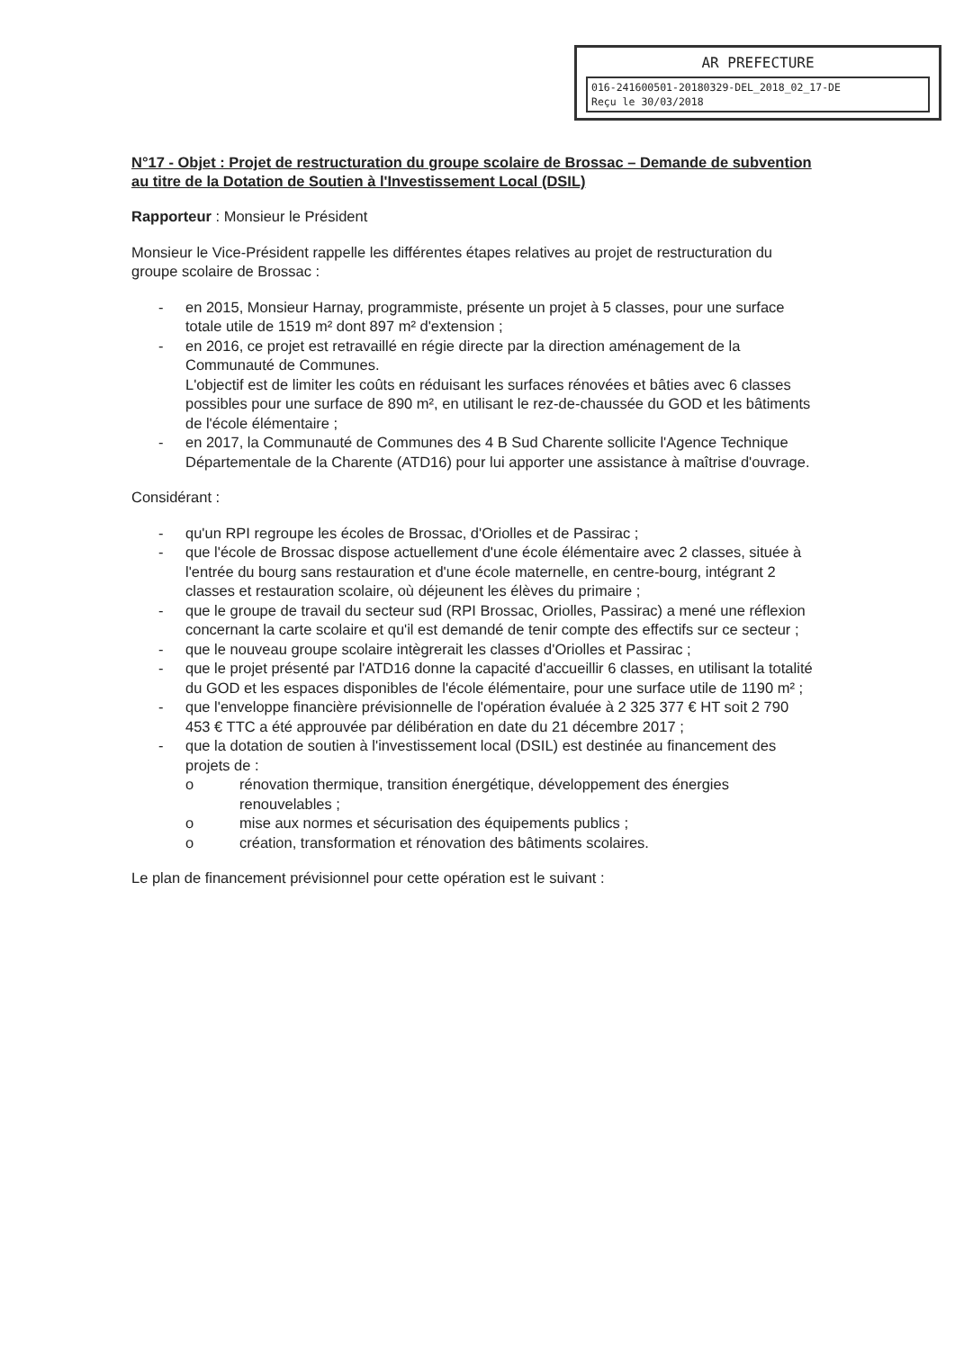AR PREFECTURE
016-241600501-20180329-DEL_2018_02_17-DE
Reçu le 30/03/2018
N°17 - Objet : Projet de restructuration du groupe scolaire de Brossac – Demande de subvention au titre de la Dotation de Soutien à l'Investissement Local (DSIL)
Rapporteur : Monsieur le Président
Monsieur le Vice-Président rappelle les différentes étapes relatives au projet de restructuration du groupe scolaire de Brossac :
- en 2015, Monsieur Harnay, programmiste, présente un projet à 5 classes, pour une surface totale utile de 1519 m² dont 897 m² d'extension ;
- en 2016, ce projet est retravaillé en régie directe par la direction aménagement de la Communauté de Communes.
L'objectif est de limiter les coûts en réduisant les surfaces rénovées et bâties avec 6 classes possibles pour une surface de 890 m², en utilisant le rez-de-chaussée du GOD et les bâtiments de l'école élémentaire ;
- en 2017, la Communauté de Communes des 4 B Sud Charente sollicite l'Agence Technique Départementale de la Charente (ATD16) pour lui apporter une assistance à maîtrise d'ouvrage.
Considérant :
- qu'un RPI regroupe les écoles de Brossac, d'Oriolles et de Passirac ;
- que l'école de Brossac dispose actuellement d'une école élémentaire avec 2 classes, située à l'entrée du bourg sans restauration et d'une école maternelle, en centre-bourg, intégrant 2 classes et restauration scolaire, où déjeunent les élèves du primaire ;
- que le groupe de travail du secteur sud (RPI Brossac, Oriolles, Passirac) a mené une réflexion concernant la carte scolaire et qu'il est demandé de tenir compte des effectifs sur ce secteur ;
- que le nouveau groupe scolaire intègrerait les classes d'Oriolles et Passirac ;
- que le projet présenté par l'ATD16 donne la capacité d'accueillir 6 classes, en utilisant la totalité du GOD et les espaces disponibles de l'école élémentaire, pour une surface utile de 1190 m² ;
- que l'enveloppe financière prévisionnelle de l'opération évaluée à 2 325 377 € HT soit 2 790 453 € TTC a été approuvée par délibération en date du 21 décembre 2017 ;
- que la dotation de soutien à l'investissement local (DSIL) est destinée au financement des projets de :
o rénovation thermique, transition énergétique, développement des énergies renouvelables ;
o mise aux normes et sécurisation des équipements publics ;
o création, transformation et rénovation des bâtiments scolaires.
Le plan de financement prévisionnel pour cette opération est le suivant :